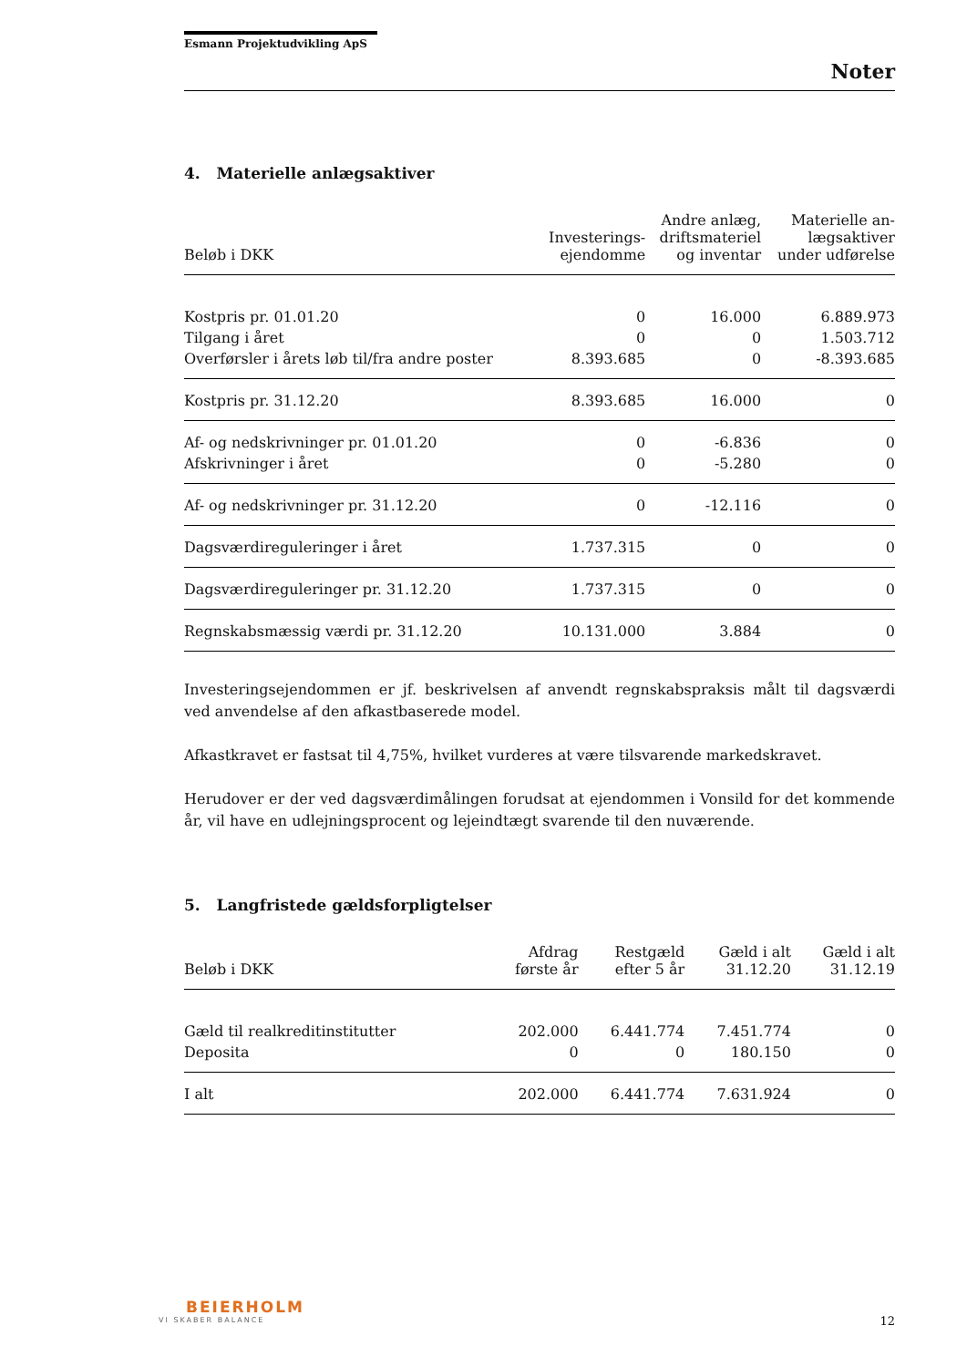Esmann Projektudvikling ApS
Noter
4. Materielle anlægsaktiver
| Beløb i DKK | Investerings- ejendomme | Andre anlæg, driftsmateriel og inventar | Materielle an- lægsaktiver under udførelse |
| --- | --- | --- | --- |
| Kostpris pr. 01.01.20 | 0 | 16.000 | 6.889.973 |
| Tilgang i året | 0 | 0 | 1.503.712 |
| Overførsler i årets løb til/fra andre poster | 8.393.685 | 0 | -8.393.685 |
| Kostpris pr. 31.12.20 | 8.393.685 | 16.000 | 0 |
| Af- og nedskrivninger pr. 01.01.20 | 0 | -6.836 | 0 |
| Afskrivninger i året | 0 | -5.280 | 0 |
| Af- og nedskrivninger pr. 31.12.20 | 0 | -12.116 | 0 |
| Dagsværdireguleringer i året | 1.737.315 | 0 | 0 |
| Dagsværdireguleringer pr. 31.12.20 | 1.737.315 | 0 | 0 |
| Regnskabsmæssig værdi pr. 31.12.20 | 10.131.000 | 3.884 | 0 |
Investeringsejendommen er jf. beskrivelsen af anvendt regnskabspraksis målt til dagsværdi ved anvendelse af den afkastbaserede model.
Afkastkravet er fastsat til 4,75%, hvilket vurderes at være tilsvarende markedskravet.
Herudover er der ved dagsværdimålingen forudsat at ejendommen i Vonsild for det kommende år, vil have en udlejningsprocent og lejeindtægt svarende til den nuværende.
5. Langfristede gældsforpligtelser
| Beløb i DKK | Afdrag første år | Restgæld efter 5 år | Gæld i alt 31.12.20 | Gæld i alt 31.12.19 |
| --- | --- | --- | --- | --- |
| Gæld til realkreditinstitutter | 202.000 | 6.441.774 | 7.451.774 | 0 |
| Deposita | 0 | 0 | 180.150 | 0 |
| I alt | 202.000 | 6.441.774 | 7.631.924 | 0 |
BEIERHOLM
VI SKABER BALANCE
12